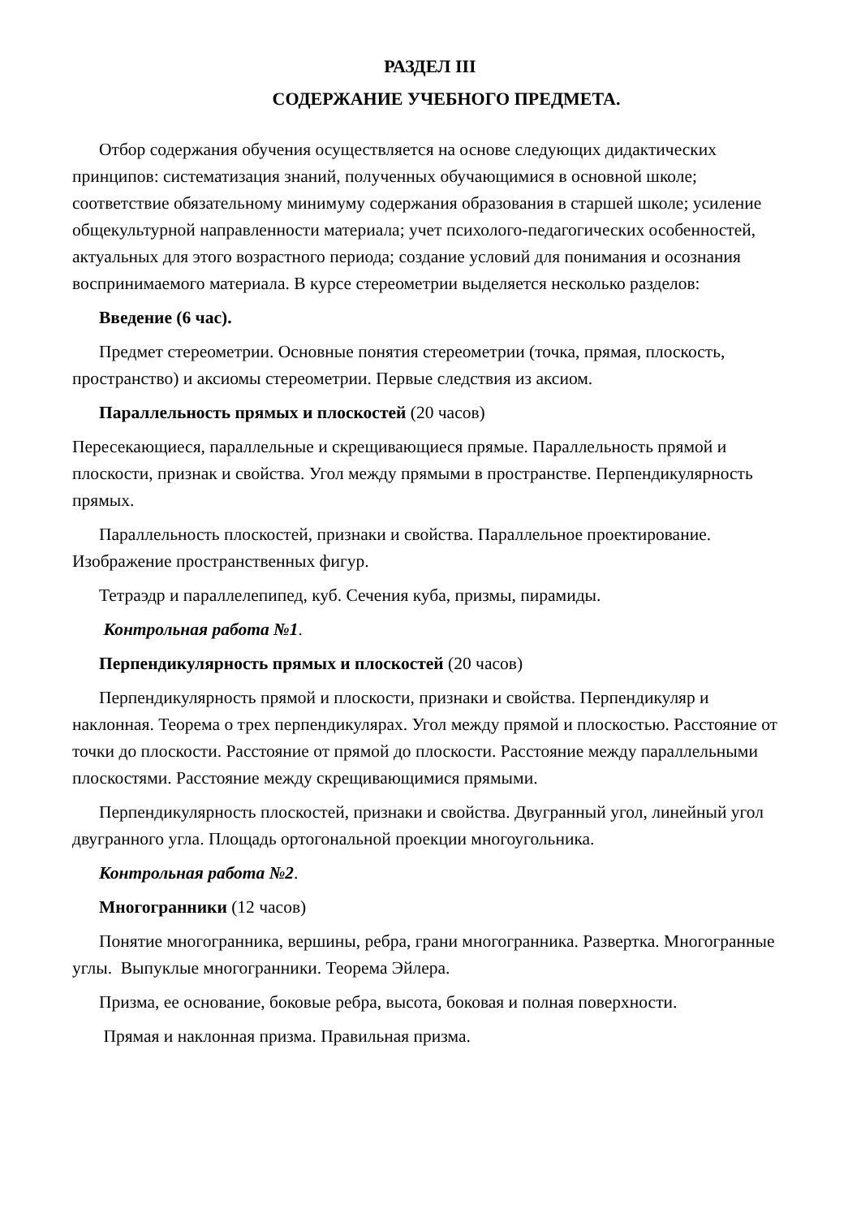РАЗДЕЛ III
СОДЕРЖАНИЕ УЧЕБНОГО ПРЕДМЕТА.
Отбор содержания обучения осуществляется на основе следующих дидактических принципов: систематизация знаний, полученных обучающимися в основной школе; соответствие обязательному минимуму содержания образования в старшей школе; усиление общекультурной направленности материала; учет психолого-педагогических особенностей, актуальных для этого возрастного периода; создание условий для понимания и осознания воспринимаемого материала. В курсе стереометрии выделяется несколько разделов:
Введение (6 час).
Предмет стереометрии. Основные понятия стереометрии (точка, прямая, плоскость, пространство) и аксиомы стереометрии. Первые следствия из аксиом.
Параллельность прямых и плоскостей (20 часов)
Пересекающиеся, параллельные и скрещивающиеся прямые. Параллельность прямой и плоскости, признак и свойства. Угол между прямыми в пространстве. Перпендикулярность прямых.
Параллельность плоскостей, признаки и свойства. Параллельное проектирование. Изображение пространственных фигур.
Тетраэдр и параллелепипед, куб. Сечения куба, призмы, пирамиды.
Контрольная работа №1.
Перпендикулярность прямых и плоскостей (20 часов)
Перпендикулярность прямой и плоскости, признаки и свойства. Перпендикуляр и наклонная. Теорема о трех перпендикулярах. Угол между прямой и плоскостью. Расстояние от точки до плоскости. Расстояние от прямой до плоскости. Расстояние между параллельными плоскостями. Расстояние между скрещивающимися прямыми.
Перпендикулярность плоскостей, признаки и свойства. Двугранный угол, линейный угол двугранного угла. Площадь ортогональной проекции многоугольника.
Контрольная работа №2.
Многогранники (12 часов)
Понятие многогранника, вершины, ребра, грани многогранника. Развертка. Многогранные углы. Выпуклые многогранники. Теорема Эйлера.
Призма, ее основание, боковые ребра, высота, боковая и полная поверхности.
Прямая и наклонная призма. Правильная призма.